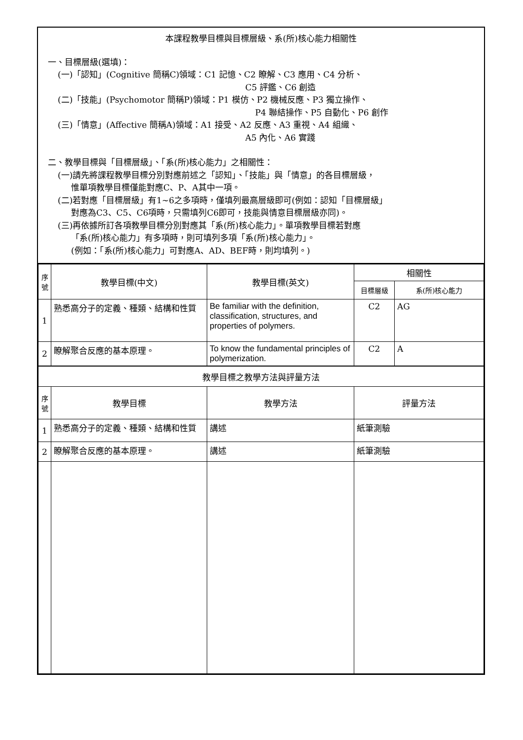本課程教學目標與目標層級、系(所)核心能力相關性
一、目標層級(選填)：
(一)「認知」(Cognitive 簡稱C)領域：C1 記憶、C2 瞭解、C3 應用、C4 分析、
C5 評鑑、C6 創造
(二)「技能」(Psychomotor 簡稱P)領域：P1 模仿、P2 機械反應、P3 獨立操作、
P4 聯結操作、P5 自動化、P6 創作
(三)「情意」(Affective 簡稱A)領域：A1 接受、A2 反應、A3 重視、A4 組織、
A5 內化、A6 實踐
二、教學目標與「目標層級」、「系(所)核心能力」之相關性：
(一)請先將課程教學目標分別對應前述之「認知」、「技能」與「情意」的各目標層級，
惟單項教學目標僅能對應C、P、A其中一項。
(二)若對應「目標層級」有1~6之多項時，僅填列最高層級即可(例如：認知「目標層級」
對應為C3、C5、C6項時，只需填列C6即可，技能與情意目標層級亦同)。
(三)再依據所訂各項教學目標分別對應其「系(所)核心能力」。單項教學目標若對應
「系(所)核心能力」有多項時，則可填列多項「系(所)核心能力」。
(例如：「系(所)核心能力」可對應A、AD、BEF時，則均填列。)
| 序 號 | 教學目標(中文) | 教學目標(英文) | 相關性 | |
| --- | --- | --- | --- | --- |
| | | | 目標層級 | 系(所)核心能力 |
| 1 | 熟悉高分子的定義、種類、結構和性質 | Be familiar with the definition, classification, structures, and properties of polymers. | C2 | AG |
| 2 | 瞭解聚合反應的基本原理。 | To know the fundamental principles of polymerization. | C2 | A |
| 教學目標之教學方法與評量方法 | | | | |
| 序 號 | 教學目標 | 教學方法 | 評量方法 | |
| 1 | 熟悉高分子的定義、種類、結構和性質 | 講述 | 紙筆測驗 | |
| 2 | 瞭解聚合反應的基本原理。 | 講述 | 紙筆測驗 | |